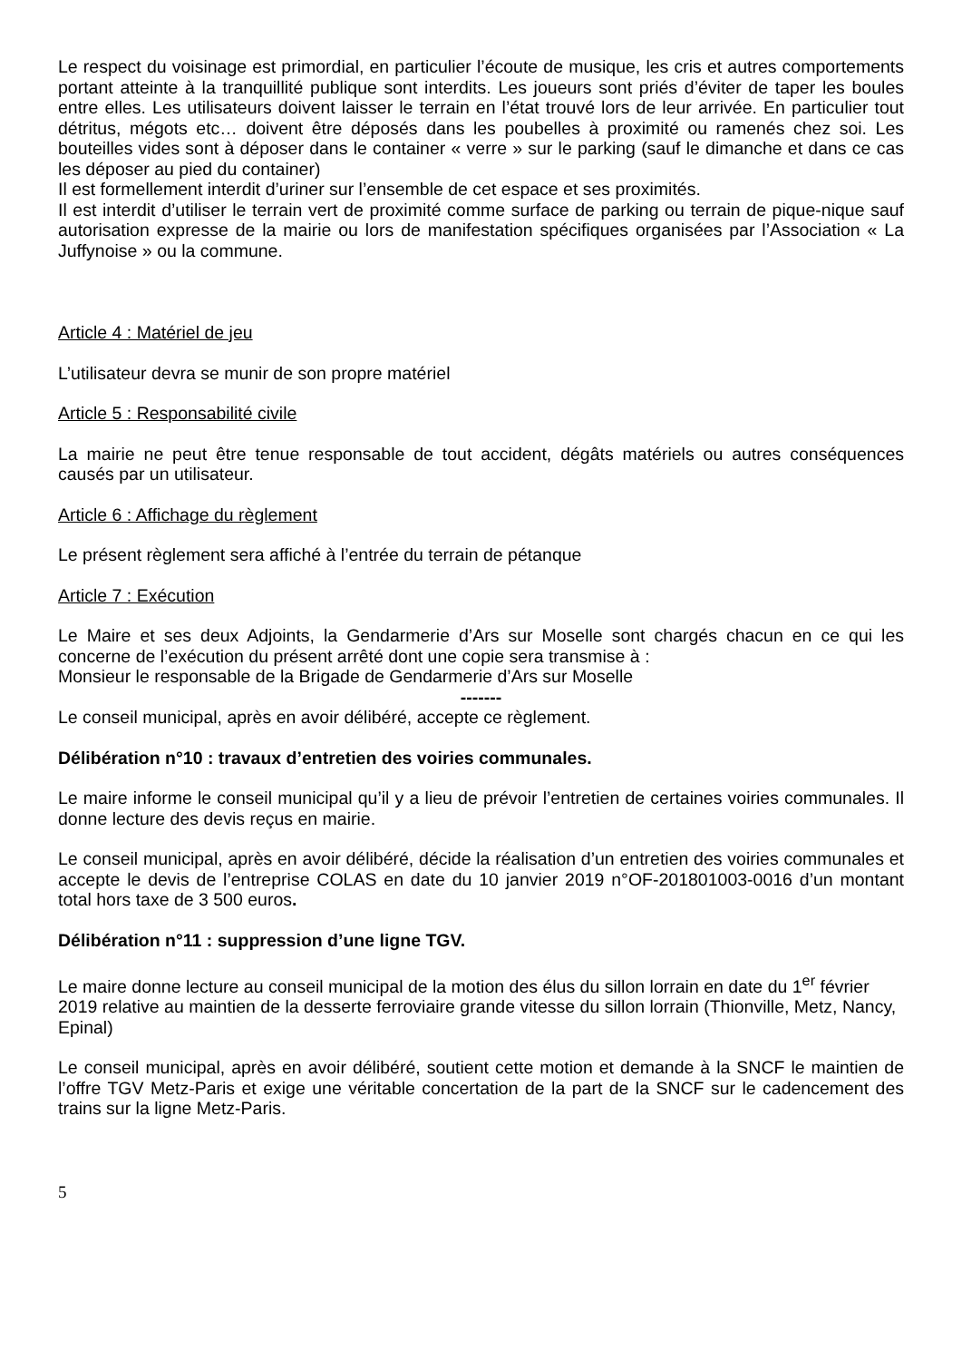Le respect du voisinage est primordial, en particulier l’écoute de musique, les cris et autres comportements portant atteinte à la tranquillité publique sont interdits. Les joueurs sont priés d’éviter de taper les boules entre elles. Les utilisateurs doivent laisser le terrain en l’état trouvé lors de leur arrivée. En particulier tout détritus, mégots etc… doivent être déposés dans les poubelles à proximité ou ramenés chez soi. Les bouteilles vides sont à déposer dans le container « verre » sur le parking (sauf le dimanche et dans ce cas les déposer au pied du container)
Il est formellement interdit d’uriner sur l’ensemble de cet espace et ses proximités.
Il est interdit d’utiliser le terrain vert de proximité comme surface de parking ou terrain de pique-nique sauf autorisation expresse de la mairie ou lors de manifestation spécifiques organisées par l’Association « La Juffynoise » ou la commune.
Article 4 : Matériel de jeu
L’utilisateur devra se munir de son propre matériel
Article 5 : Responsabilité civile
La mairie ne peut être tenue responsable de tout accident, dégâts matériels ou autres conséquences causés par un utilisateur.
Article 6 : Affichage du règlement
Le présent règlement sera affiché à l’entrée du terrain de pétanque
Article 7 : Exécution
Le Maire et ses deux Adjoints, la Gendarmerie d’Ars sur Moselle sont chargés chacun en ce qui les concerne de l’exécution du présent arrêté dont une copie sera transmise à :
Monsieur le responsable de la Brigade de Gendarmerie d’Ars sur Moselle
-------
Le conseil municipal, après en avoir délibéré, accepte ce règlement.
Délibération n°10 : travaux d’entretien des voiries communales.
Le maire informe le conseil municipal qu’il y a lieu de prévoir l’entretien de certaines voiries communales. Il donne lecture des devis reçus en mairie.
Le conseil municipal, après en avoir délibéré, décide la réalisation d’un entretien des voiries communales et accepte le devis de l’entreprise COLAS en date du 10 janvier 2019 n°OF-201801003-0016 d’un montant total hors taxe de 3 500 euros.
Délibération n°11 : suppression d’une ligne TGV.
Le maire donne lecture au conseil municipal de la motion des élus du sillon lorrain en date du 1<sup>er</sup> février 2019 relative au maintien de la desserte ferroviaire grande vitesse du sillon lorrain (Thionville, Metz, Nancy, Epinal)
Le conseil municipal, après en avoir délibéré, soutient cette motion et demande à la SNCF le maintien de l’offre TGV Metz-Paris et exige une véritable concertation de la part de la SNCF sur le cadencement des trains sur la ligne Metz-Paris.
5